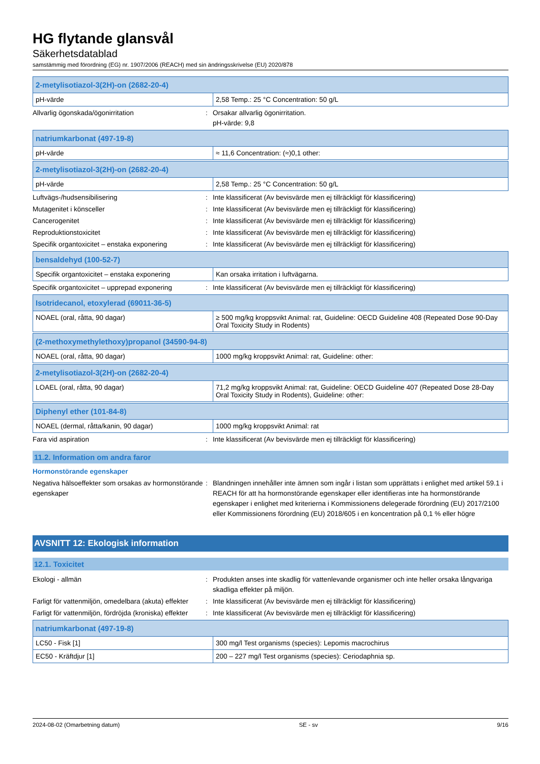HG flytande glansvål
Säkerhetsdatablad
samstämmig med förordning (EG) nr. 1907/2006 (REACH) med sin ändringsskrivelse (EU) 2020/878
| 2-metylisotiazol-3(2H)-on (2682-20-4) | |
| --- | --- |
| pH-värde | 2,58 Temp.: 25 °C Concentration: 50 g/L |
Allvarlig ögonskada/ögonirritation : Orsakar allvarlig ögonirritation.
pH-värde: 9,8
| natriumkarbonat (497-19-8) | |
| --- | --- |
| pH-värde | ≈ 11,6 Concentration: (≈)0,1 other: |
| 2-metylisotiazol-3(2H)-on (2682-20-4) | |
| --- | --- |
| pH-värde | 2,58 Temp.: 25 °C Concentration: 50 g/L |
Luftvägs-/hudsensibilisering : Inte klassificerat (Av bevisvärde men ej tillräckligt för klassificering)
Mutagenitet i könsceller : Inte klassificerat (Av bevisvärde men ej tillräckligt för klassificering)
Cancerogenitet : Inte klassificerat (Av bevisvärde men ej tillräckligt för klassificering)
Reproduktionstoxicitet : Inte klassificerat (Av bevisvärde men ej tillräckligt för klassificering)
Specifik organtoxicitet – enstaka exponering
: Inte klassificerat (Av bevisvärde men ej tillräckligt för klassificering)
| bensaldehyd (100-52-7) | |
| --- | --- |
| Specifik organtoxicitet – enstaka exponering | Kan orsaka irritation i luftvägarna. |
Specifik organtoxicitet – upprepad exponering
: Inte klassificerat (Av bevisvärde men ej tillräckligt för klassificering)
| Isotridecanol, etoxylerad (69011-36-5) | |
| --- | --- |
| NOAEL (oral, råtta, 90 dagar) | ≥ 500 mg/kg kroppsvikt Animal: rat, Guideline: OECD Guideline 408 (Repeated Dose 90-Day Oral Toxicity Study in Rodents) |
| (2-methoxymethylethoxy)propanol (34590-94-8) | |
| --- | --- |
| NOAEL (oral, råtta, 90 dagar) | 1000 mg/kg kroppsvikt Animal: rat, Guideline: other: |
| 2-metylisotiazol-3(2H)-on (2682-20-4) | |
| --- | --- |
| LOAEL (oral, råtta, 90 dagar) | 71,2 mg/kg kroppsvikt Animal: rat, Guideline: OECD Guideline 407 (Repeated Dose 28-Day Oral Toxicity Study in Rodents), Guideline: other: |
| Diphenyl ether (101-84-8) | |
| --- | --- |
| NOAEL (dermal, råtta/kanin, 90 dagar) | 1000 mg/kg kroppsvikt Animal: rat |
Fara vid aspiration : Inte klassificerat (Av bevisvärde men ej tillräckligt för klassificering)
11.2. Information om andra faror
Hormonstörande egenskaper
Negativa hälsoeffekter som orsakas av hormonstörande egenskaper
: Blandningen innehåller inte ämnen som ingår i listan som upprättats i enlighet med artikel 59.1 i REACH för att ha hormonstörande egenskaper eller identifieras inte ha hormonstörande egenskaper i enlighet med kriterierna i Kommissionens delegerade förordning (EU) 2017/2100 eller Kommissionens förordning (EU) 2018/605 i en koncentration på 0,1 % eller högre
AVSNITT 12: Ekologisk information
12.1. Toxicitet
Ekologi - allmän : Produkten anses inte skadlig för vattenlevande organismer och inte heller orsaka långvariga skadliga effekter på miljön.
Farligt för vattenmiljön, omedelbara (akuta) effekter
: Inte klassificerat (Av bevisvärde men ej tillräckligt för klassificering)
Farligt för vattenmiljön, fördröjda (kroniska) effekter
: Inte klassificerat (Av bevisvärde men ej tillräckligt för klassificering)
| natriumkarbonat (497-19-8) | |
| --- | --- |
| LC50 - Fisk [1] | 300 mg/l Test organisms (species): Lepomis macrochirus |
| EC50 - Kräftdjur [1] | 200 – 227 mg/l Test organisms (species): Ceriodaphnia sp. |
2024-08-02 (Omarbetning datum) SE - sv 9/16